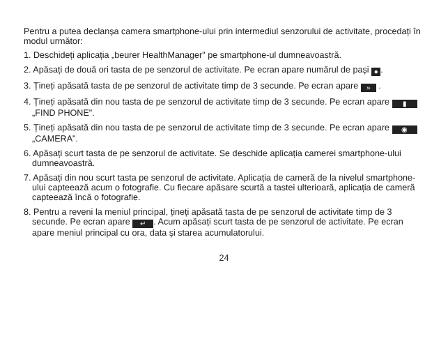Pentru a putea declanșa camera smartphone-ului prin intermediul senzorului de activitate, procedați în modul următor:
1. Deschideți aplicația „beurer HealthManager" pe smartphone-ul dumneavoastră.
2. Apăsați de două ori tasta de pe senzorul de activitate. Pe ecran apare numărul de pași ●.
3. Țineți apăsată tasta de pe senzorul de activitate timp de 3 secunde. Pe ecran apare » .
4. Țineți apăsată din nou tasta de pe senzorul de activitate timp de 3 secunde. Pe ecran apare ▮ „FIND PHONE".
5. Țineți apăsată din nou tasta de pe senzorul de activitate timp de 3 secunde. Pe ecran apare ◉ „CAMERA".
6. Apăsați scurt tasta de pe senzorul de activitate. Se deschide aplicația camerei smartphone-ului dumneavoastră.
7. Apăsați din nou scurt tasta pe senzorul de activitate. Aplicația de cameră de la nivelul smartphone-ului capteează acum o fotografie. Cu fiecare apăsare scurtă a tastei ulterioară, aplicația de cameră capteează încă o fotografie.
8. Pentru a reveni la meniul principal, țineți apăsată tasta de pe senzorul de activitate timp de 3 secunde. Pe ecran apare ↵. Acum apăsați scurt tasta de pe senzorul de activitate. Pe ecran apare meniul principal cu ora, data și starea acumulatorului.
24